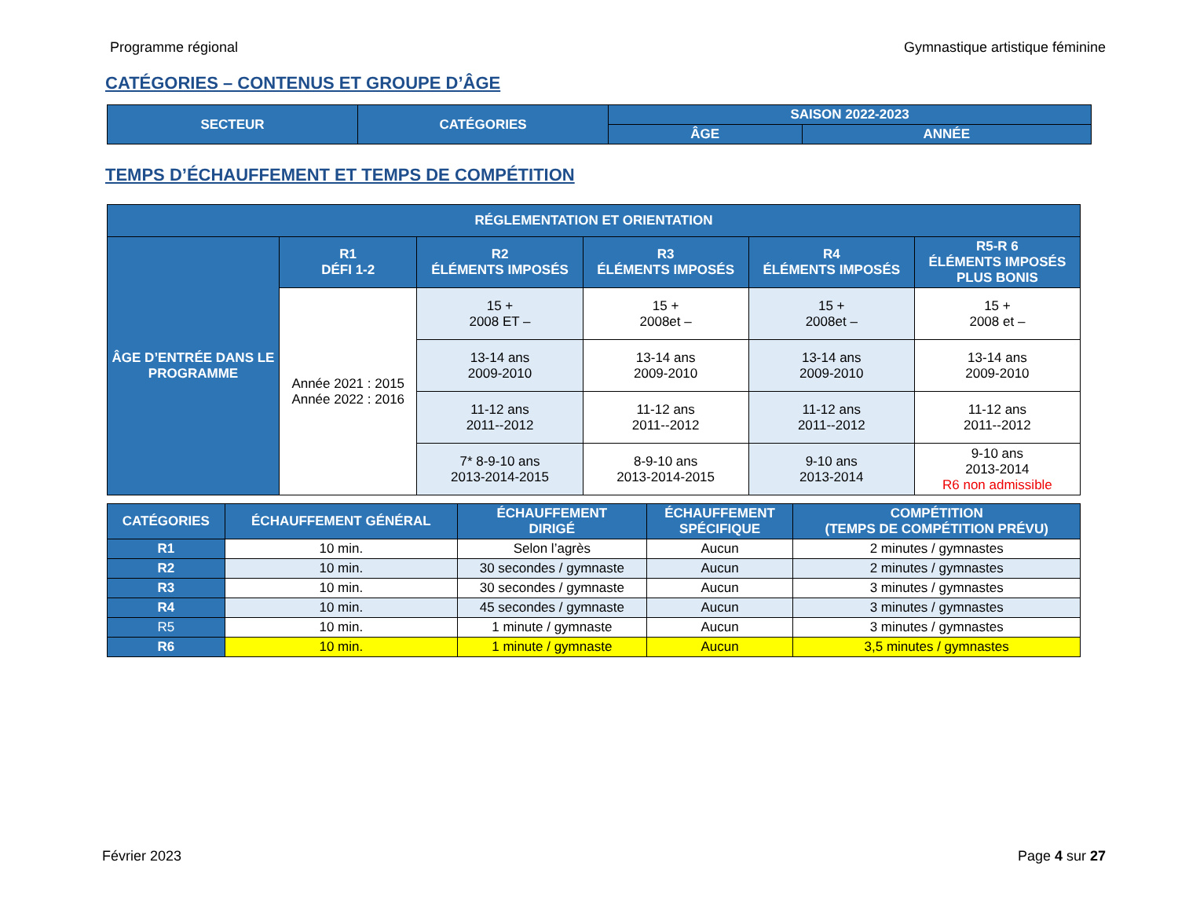Programme régional Gymnastique artistique féminine
CATÉGORIES – CONTENUS ET GROUPE D’ÂGE
| SECTEUR | CATÉGORIES | SAISON 2022-2023 | |
| --- | --- | --- | --- |
| | | ÂGE | ANNÉE |
TEMPS D’ÉCHAUFFEMENT ET TEMPS DE COMPÉTITION
| RÉGLEMENTATION ET ORIENTATION | | | | | |
| --- | --- | --- | --- | --- | --- |
| ÂGE D’ENTRÉE DANS LE PROGRAMME | R1 DÉFI 1-2 | R2 ÉLÉMENTS IMPOSÉS | R3 ÉLÉMENTS IMPOSÉS | R4 ÉLÉMENTS IMPOSÉS | R5-R 6 ÉLÉMENTS IMPOSÉS PLUS BONIS |
| | Année 2021 : 2015 Année 2022 : 2016 | 15 + 2008 ET – | 15 + 2008et – | 15 + 2008et – | 15 + 2008 et – |
| | | 13-14 ans 2009-2010 | 13-14 ans 2009-2010 | 13-14 ans 2009-2010 | 13-14 ans 2009-2010 |
| | | 11-12 ans 2011--2012 | 11-12 ans 2011--2012 | 11-12 ans 2011--2012 | 11-12 ans 2011--2012 |
| | | 7* 8-9-10 ans 2013-2014-2015 | 8-9-10 ans 2013-2014-2015 | 9-10 ans 2013-2014 | 9-10 ans 2013-2014 R6 non admissible |
| CATÉGORIES | ÉCHAUFFEMENT GÉNÉRAL | ÉCHAUFFEMENT DIRIGÉ | ÉCHAUFFEMENT SPÉCIFIQUE | COMPÉTITION (TEMPS DE COMPÉTITION PRÉVU) |
| --- | --- | --- | --- | --- |
| R1 | 10 min. | Selon l’agrès | Aucun | 2 minutes / gymnastes |
| R2 | 10 min. | 30 secondes / gymnaste | Aucun | 2 minutes / gymnastes |
| R3 | 10 min. | 30 secondes / gymnaste | Aucun | 3 minutes / gymnastes |
| R4 | 10 min. | 45 secondes / gymnaste | Aucun | 3 minutes / gymnastes |
| R5 | 10 min. | 1 minute / gymnaste | Aucun | 3 minutes / gymnastes |
| R6 | 10 min. | 1 minute / gymnaste | Aucun | 3,5 minutes / gymnastes |
Février 2023 Page 4 sur 27